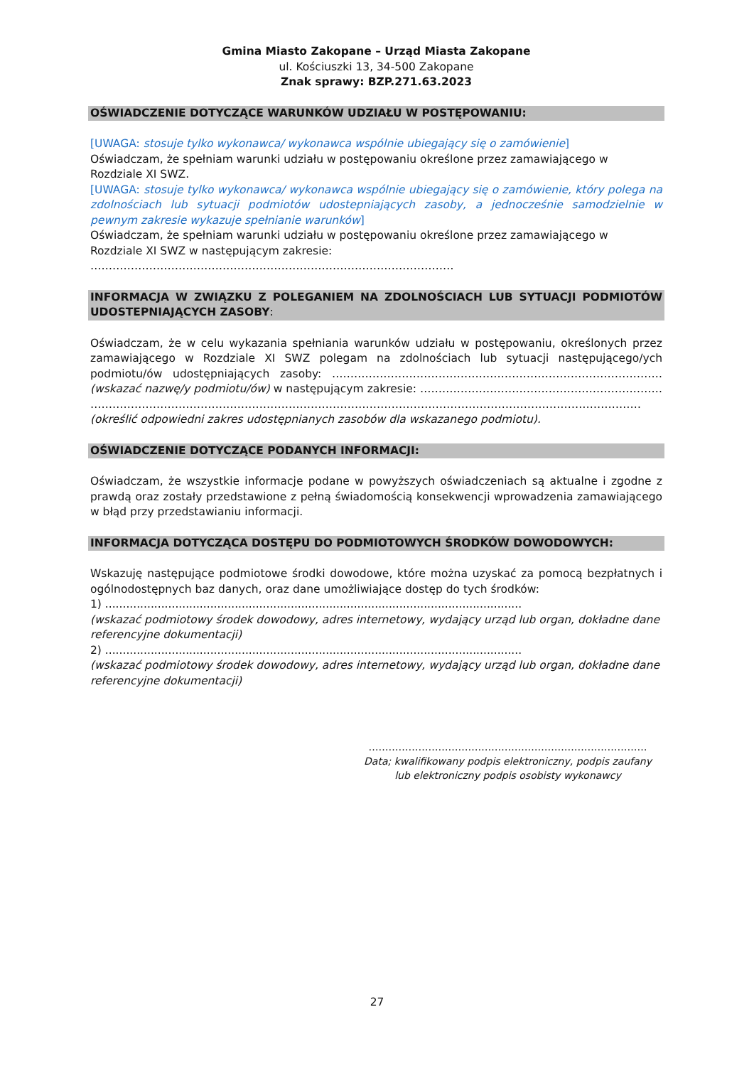Gmina Miasto Zakopane – Urząd Miasta Zakopane
ul. Kościuszki 13, 34-500 Zakopane
Znak sprawy: BZP.271.63.2023
OŚWIADCZENIE DOTYCZĄCE WARUNKÓW UDZIAŁU W POSTĘPOWANIU:
[UWAGA: stosuje tylko wykonawca/ wykonawca wspólnie ubiegający się o zamówienie]
Oświadczam, że spełniam warunki udziału w postępowaniu określone przez zamawiającego w Rozdziale XI SWZ.
[UWAGA: stosuje tylko wykonawca/ wykonawca wspólnie ubiegający się o zamówienie, który polega na zdolnościach lub sytuacji podmiotów udostepniających zasoby, a jednocześnie samodzielnie w pewnym zakresie wykazuje spełnianie warunków]
Oświadczam, że spełniam warunki udziału w postępowaniu określone przez zamawiającego w Rozdziale XI SWZ w następującym zakresie: ………………………………………………………………………………………
INFORMACJA W ZWIĄZKU Z POLEGANIEM NA ZDOLNOŚCIACH LUB SYTUACJI PODMIOTÓW UDOSTEPNIAJĄCYCH ZASOBY:
Oświadczam, że w celu wykazania spełniania warunków udziału w postępowaniu, określonych przez zamawiającego w Rozdziale XI SWZ polegam na zdolnościach lub sytuacji następującego/ych podmiotu/ów udostępniających zasoby: ……………………………………………………………………………… (wskazać nazwę/y podmiotu/ów) w następującym zakresie: ………………………………………………………… …………………………………………………………………………………………………………………………………… (określić odpowiedni zakres udostępnianych zasobów dla wskazanego podmiotu).
OŚWIADCZENIE DOTYCZĄCE PODANYCH INFORMACJI:
Oświadczam, że wszystkie informacje podane w powyższych oświadczeniach są aktualne i zgodne z prawdą oraz zostały przedstawione z pełną świadomością konsekwencji wprowadzenia zamawiającego w błąd przy przedstawianiu informacji.
INFORMACJA DOTYCZĄCA DOSTĘPU DO PODMIOTOWYCH ŚRODKÓW DOWODOWYCH:
Wskazuję następujące podmiotowe środki dowodowe, które można uzyskać za pomocą bezpłatnych i ogólnodostępnych baz danych, oraz dane umożliwiające dostęp do tych środków:
1) .......................................................................................................................
(wskazać podmiotowy środek dowodowy, adres internetowy, wydający urząd lub organ, dokładne dane referencyjne dokumentacji)
2) .......................................................................................................................
(wskazać podmiotowy środek dowodowy, adres internetowy, wydający urząd lub organ, dokładne dane referencyjne dokumentacji)
…………………………………………………………………………
Data; kwalifikowany podpis elektroniczny, podpis zaufany
lub elektroniczny podpis osobisty wykonawcy
27